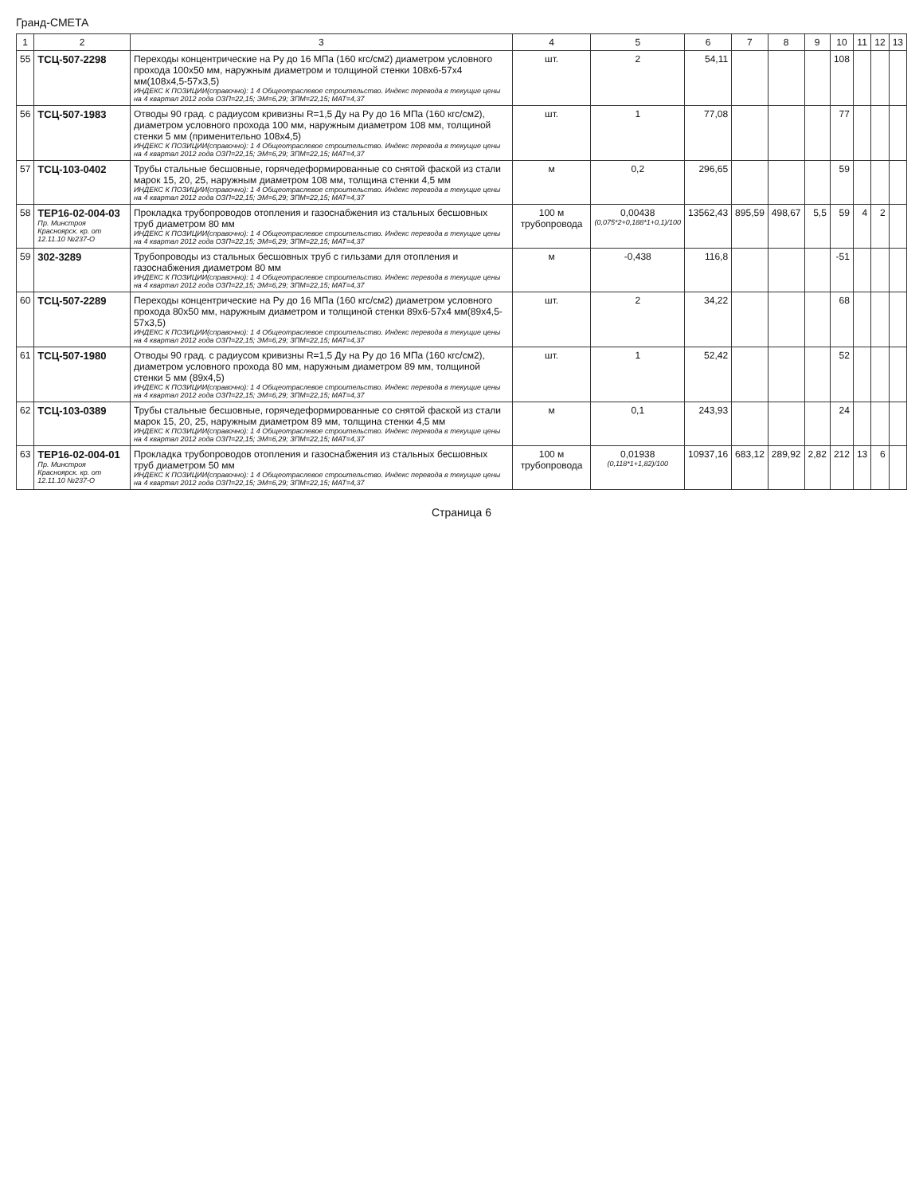Гранд-СМЕТА
| 1 | 2 | 3 | 4 | 5 | 6 | 7 | 8 | 9 | 10 | 11 | 12 | 13 |
| --- | --- | --- | --- | --- | --- | --- | --- | --- | --- | --- | --- | --- |
| 55 | ТСЦ-507-2298 | Переходы концентрические на Ру до 16 МПа (160 кгс/см2) диаметром условного прохода 100х50 мм, наружным диаметром и толщиной стенки 108х6-57х4 мм(108х4,5-57х3,5) ИНДЕКС К ПОЗИЦИИ(справочно): 1 4 Общеотраслевое строительство. Индекс перевода в текущие цены на 4 квартал 2012 года ОЗП=22,15; ЭМ=6,29; ЗПМ=22,15; МАТ=4,37 | шт. | 2 | 54,11 | | | | 108 | | | |
| 56 | ТСЦ-507-1983 | Отводы 90 град. с радиусом кривизны R=1,5 Ду на Ру до 16 МПа (160 кгс/см2), диаметром условного прохода 100 мм, наружным диаметром 108 мм, толщиной стенки 5 мм (применительно 108х4,5) ИНДЕКС К ПОЗИЦИИ(справочно): 1 4 Общеотраслевое строительство. Индекс перевода в текущие цены на 4 квартал 2012 года ОЗП=22,15; ЭМ=6,29; ЗПМ=22,15; МАТ=4,37 | шт. | 1 | 77,08 | | | | 77 | | | |
| 57 | ТСЦ-103-0402 | Трубы стальные бесшовные, горячедеформированные со снятой фаской из стали марок 15, 20, 25, наружным диаметром 108 мм, толщина стенки 4,5 мм ИНДЕКС К ПОЗИЦИИ(справочно): 1 4 Общеотраслевое строительство. Индекс перевода в текущие цены на 4 квартал 2012 года ОЗП=22,15; ЭМ=6,29; ЗПМ=22,15; МАТ=4,37 | м | 0,2 | 296,65 | | | | 59 | | | |
| 58 | ТЕР16-02-004-03 Пр. Минстроя Красноярск. кр. от 12.11.10 №237-О | Прокладка трубопроводов отопления и газоснабжения из стальных бесшовных труб диаметром 80 мм ИНДЕКС К ПОЗИЦИИ(справочно): 1 4 Общеотраслевое строительство. Индекс перевода в текущие цены на 4 квартал 2012 года ОЗП=22,15; ЭМ=6,29; ЗПМ=22,15; МАТ=4,37 | 100 м трубопровода | 0,00438 (0,075*2+0,188*1+0,1)/100 | 13562,43 | 895,59 | 498,67 | 5,5 | 59 | 4 | 2 | |
| 59 | 302-3289 | Трубопроводы из стальных бесшовных труб с гильзами для отопления и газоснабжения диаметром 80 мм ИНДЕКС К ПОЗИЦИИ(справочно): 1 4 Общеотраслевое строительство. Индекс перевода в текущие цены на 4 квартал 2012 года ОЗП=22,15; ЭМ=6,29; ЗПМ=22,15; МАТ=4,37 | м | -0,438 | 116,8 | | | | -51 | | | |
| 60 | ТСЦ-507-2289 | Переходы концентрические на Ру до 16 МПа (160 кгс/см2) диаметром условного прохода 80х50 мм, наружным диаметром и толщиной стенки 89х6-57х4 мм(89х4,5-57х3,5) ИНДЕКС К ПОЗИЦИИ(справочно): 1 4 Общеотраслевое строительство. Индекс перевода в текущие цены на 4 квартал 2012 года ОЗП=22,15; ЭМ=6,29; ЗПМ=22,15; МАТ=4,37 | шт. | 2 | 34,22 | | | | 68 | | | |
| 61 | ТСЦ-507-1980 | Отводы 90 град. с радиусом кривизны R=1,5 Ду на Ру до 16 МПа (160 кгс/см2), диаметром условного прохода 80 мм, наружным диаметром 89 мм, толщиной стенки 5 мм (89х4,5) ИНДЕКС К ПОЗИЦИИ(справочно): 1 4 Общеотраслевое строительство. Индекс перевода в текущие цены на 4 квартал 2012 года ОЗП=22,15; ЭМ=6,29; ЗПМ=22,15; МАТ=4,37 | шт. | 1 | 52,42 | | | | 52 | | | |
| 62 | ТСЦ-103-0389 | Трубы стальные бесшовные, горячедеформированные со снятой фаской из стали марок 15, 20, 25, наружным диаметром 89 мм, толщина стенки 4,5 мм ИНДЕКС К ПОЗИЦИИ(справочно): 1 4 Общеотраслевое строительство. Индекс перевода в текущие цены на 4 квартал 2012 года ОЗП=22,15; ЭМ=6,29; ЗПМ=22,15; МАТ=4,37 | м | 0,1 | 243,93 | | | | 24 | | | |
| 63 | ТЕР16-02-004-01 Пр. Минстроя Красноярск. кр. от 12.11.10 №237-О | Прокладка трубопроводов отопления и газоснабжения из стальных бесшовных труб диаметром 50 мм ИНДЕКС К ПОЗИЦИИ(справочно): 1 4 Общеотраслевое строительство. Индекс перевода в текущие цены на 4 квартал 2012 года ОЗП=22,15; ЭМ=6,29; ЗПМ=22,15; МАТ=4,37 | 100 м трубопровода | 0,01938 (0,118*1+1,82)/100 | 10937,16 | 683,12 | 289,92 | 2,82 | 212 | 13 | 6 | |
Страница 6